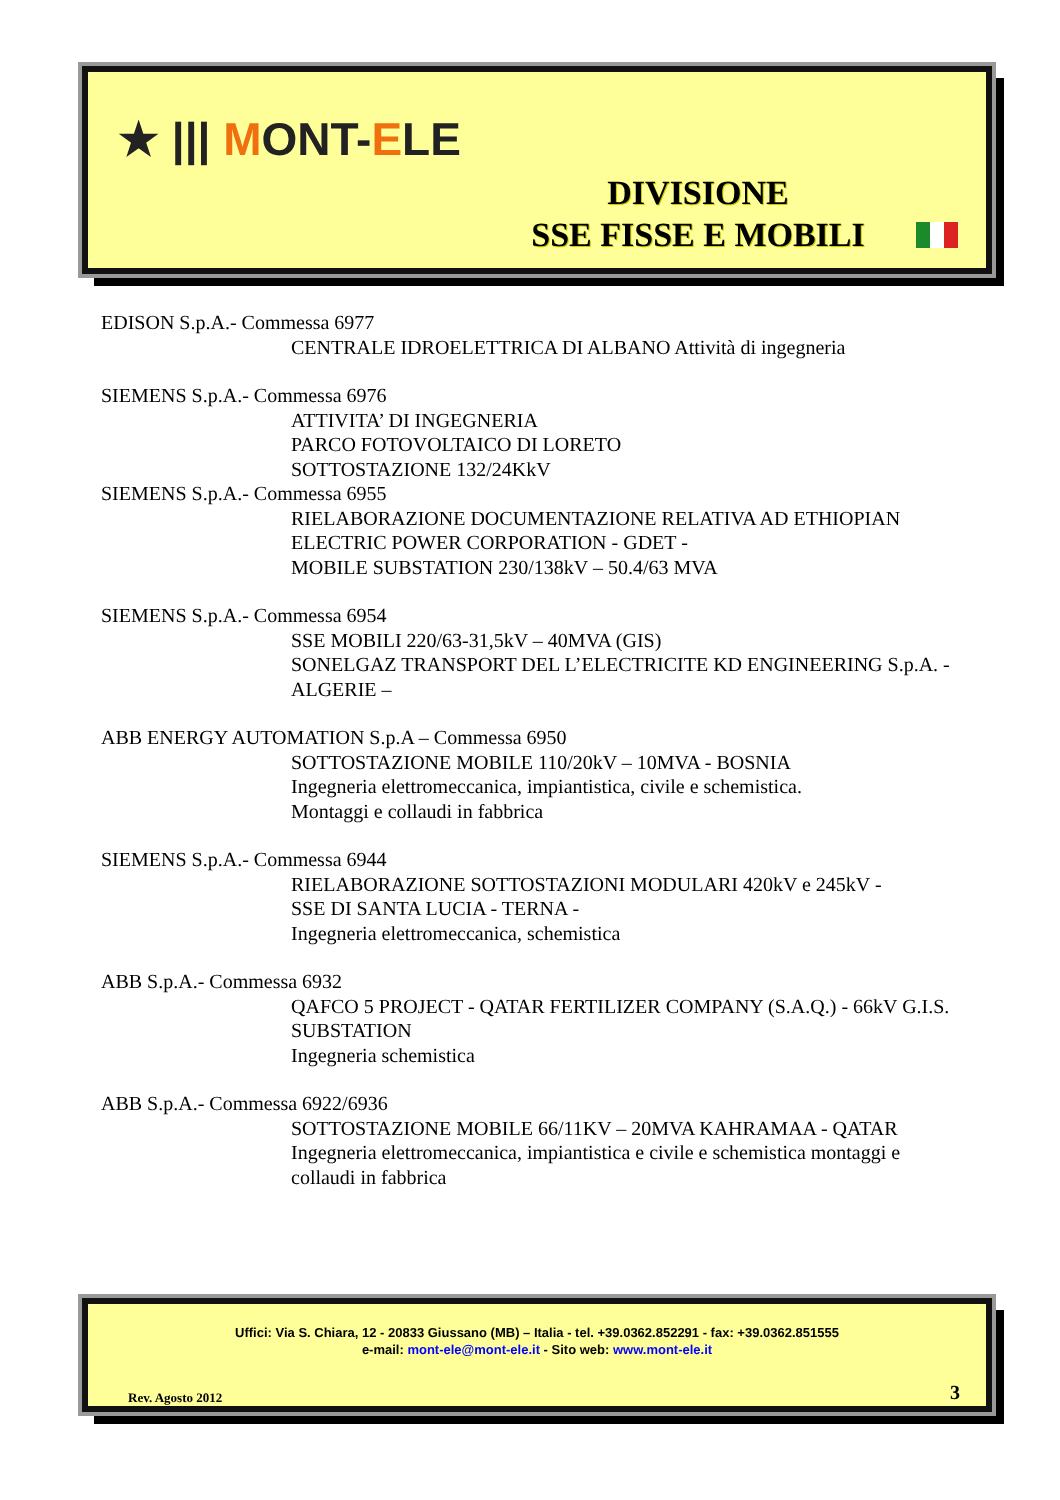★ ||| MONT-ELE
DIVISIONE
SSE FISSE E MOBILI
EDISON S.p.A.- Commessa 6977
CENTRALE IDROELETTRICA DI ALBANO Attività di ingegneria
SIEMENS S.p.A.- Commessa 6976
ATTIVITA’ DI INGEGNERIA
PARCO FOTOVOLTAICO DI LORETO
SOTTOSTAZIONE 132/24KkV
SIEMENS S.p.A.- Commessa 6955
RIELABORAZIONE DOCUMENTAZIONE RELATIVA AD ETHIOPIAN ELECTRIC POWER CORPORATION - GDET -
MOBILE SUBSTATION 230/138kV – 50.4/63 MVA
SIEMENS S.p.A.- Commessa 6954
SSE MOBILI 220/63-31,5kV – 40MVA (GIS)
SONELGAZ TRANSPORT DEL L’ELECTRICITE KD ENGINEERING S.p.A. - ALGERIE –
ABB ENERGY AUTOMATION S.p.A – Commessa 6950
SOTTOSTAZIONE MOBILE 110/20kV – 10MVA - BOSNIA
Ingegneria elettromeccanica, impiantistica, civile e schemistica.
Montaggi e collaudi in fabbrica
SIEMENS S.p.A.- Commessa 6944
RIELABORAZIONE SOTTOSTAZIONI MODULARI 420kV e 245kV -
SSE DI SANTA LUCIA - TERNA -
Ingegneria elettromeccanica, schemistica
ABB S.p.A.- Commessa 6932
QAFCO 5 PROJECT - QATAR FERTILIZER COMPANY (S.A.Q.) - 66kV G.I.S. SUBSTATION
Ingegneria schemistica
ABB S.p.A.- Commessa 6922/6936
SOTTOSTAZIONE MOBILE 66/11KV – 20MVA KAHRAMAA - QATAR
Ingegneria elettromeccanica, impiantistica e civile e schemistica montaggi e collaudi in fabbrica
Uffici: Via S. Chiara, 12 - 20833 Giussano (MB) – Italia - tel. +39.0362.852291 - fax: +39.0362.851555
e-mail: mont-ele@mont-ele.it - Sito web: www.mont-ele.it
Rev. Agosto 2012 3